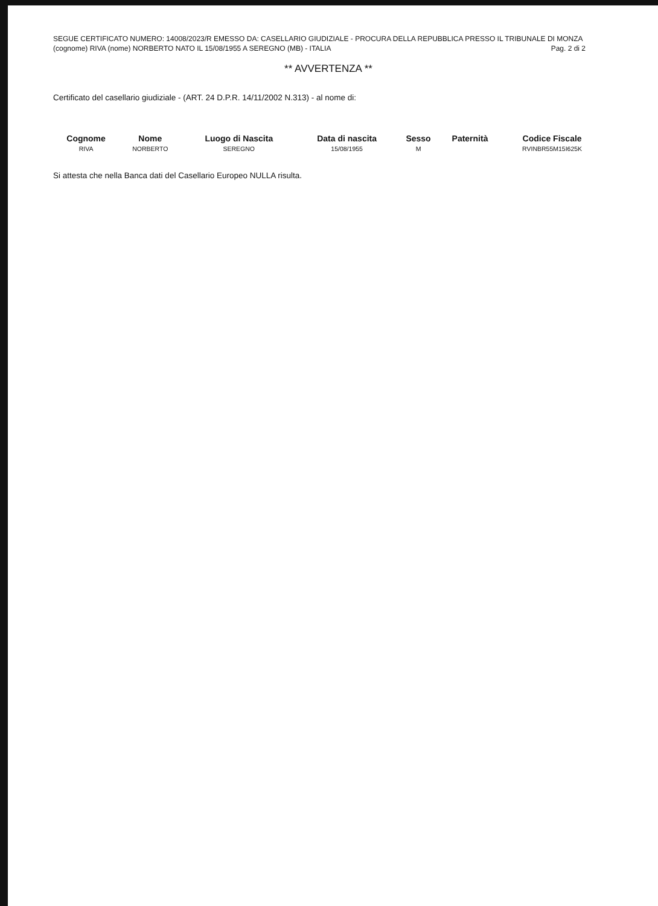SEGUE CERTIFICATO NUMERO: 14008/2023/R EMESSO DA: CASELLARIO GIUDIZIALE - PROCURA DELLA REPUBBLICA PRESSO IL TRIBUNALE DI MONZA
(cognome) RIVA (nome) NORBERTO NATO IL 15/08/1955 A SEREGNO (MB) - ITALIA Pag. 2 di 2
** AVVERTENZA **
Certificato del casellario giudiziale - (ART. 24 D.P.R. 14/11/2002 N.313) - al nome di:
| Cognome | Nome | Luogo di Nascita | Data di nascita | Sesso | Paternità | Codice Fiscale |
| --- | --- | --- | --- | --- | --- | --- |
| RIVA | NORBERTO | SEREGNO | 15/08/1955 | M | | RVINBR55M15I625K |
Si attesta che nella Banca dati del Casellario Europeo NULLA risulta.